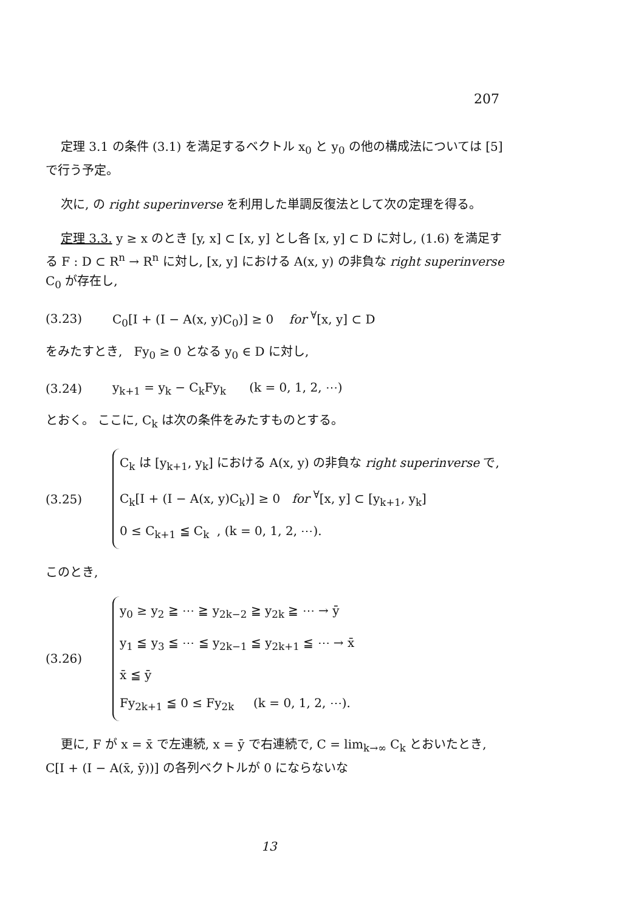207
定理 3.1 の条件 (3.1) を満足するベクトル x<sub>0</sub> と y<sub>0</sub> の他の構成法については [5] で行う予定。
次に, の right superinverse を利用した単調反復法として次の定理を得る。
定理 3.3. y ≥ x のとき [y, x] ⊂ [x, y] とし各 [x, y] ⊂ D に対し, (1.6) を満足する F : D ⊂ R<sup>n</sup> → R<sup>n</sup> に対し, [x, y] における A(x, y) の非負な right superinverse C<sub>0</sub> が存在し,
(3.23) C<sub>0</sub>[I + (I − A(x, y)C<sub>0</sub>)] ≥ 0 for <sup>∀</sup>[x, y] ⊂ D
をみたすとき, Fy<sub>0</sub> ≥ 0 となる y<sub>0</sub> ∈ D に対し,
(3.24) y<sub>k+1</sub> = y<sub>k</sub> − C<sub>k</sub>Fy<sub>k</sub> (k = 0, 1, 2, ⋯)
とおく。 ここに, C<sub>k</sub> は次の条件をみたすものとする。
(3.25)
C<sub>k</sub> は [y<sub>k+1</sub>, y<sub>k</sub>] における A(x, y) の非負な right superinverse で,
C<sub>k</sub>[I + (I − A(x, y)C<sub>k</sub>)] ≥ 0 for <sup>∀</sup>[x, y] ⊂ [y<sub>k+1</sub>, y<sub>k</sub>]
0 ≤ C<sub>k+1</sub> ≦ C<sub>k</sub> , (k = 0, 1, 2, ⋯).
このとき,
(3.26)
y<sub>0</sub> ≥ y<sub>2</sub> ≧ ⋯ ≧ y<sub>2k−2</sub> ≧ y<sub>2k</sub> ≧ ⋯ → ȳ
y<sub>1</sub> ≦ y<sub>3</sub> ≦ ⋯ ≦ y<sub>2k−1</sub> ≦ y<sub>2k+1</sub> ≦ ⋯ → x̄
x̄ ≦ ȳ
Fy<sub>2k+1</sub> ≦ 0 ≤ Fy<sub>2k</sub> (k = 0, 1, 2, ⋯).
更に, F が x = x̄ で左連続, x = ȳ で右連続で, C = lim<sub>k→∞</sub> C<sub>k</sub> とおいたとき, C[I + (I − A(x̄, ȳ))] の各列ベクトルが 0 にならないな
13